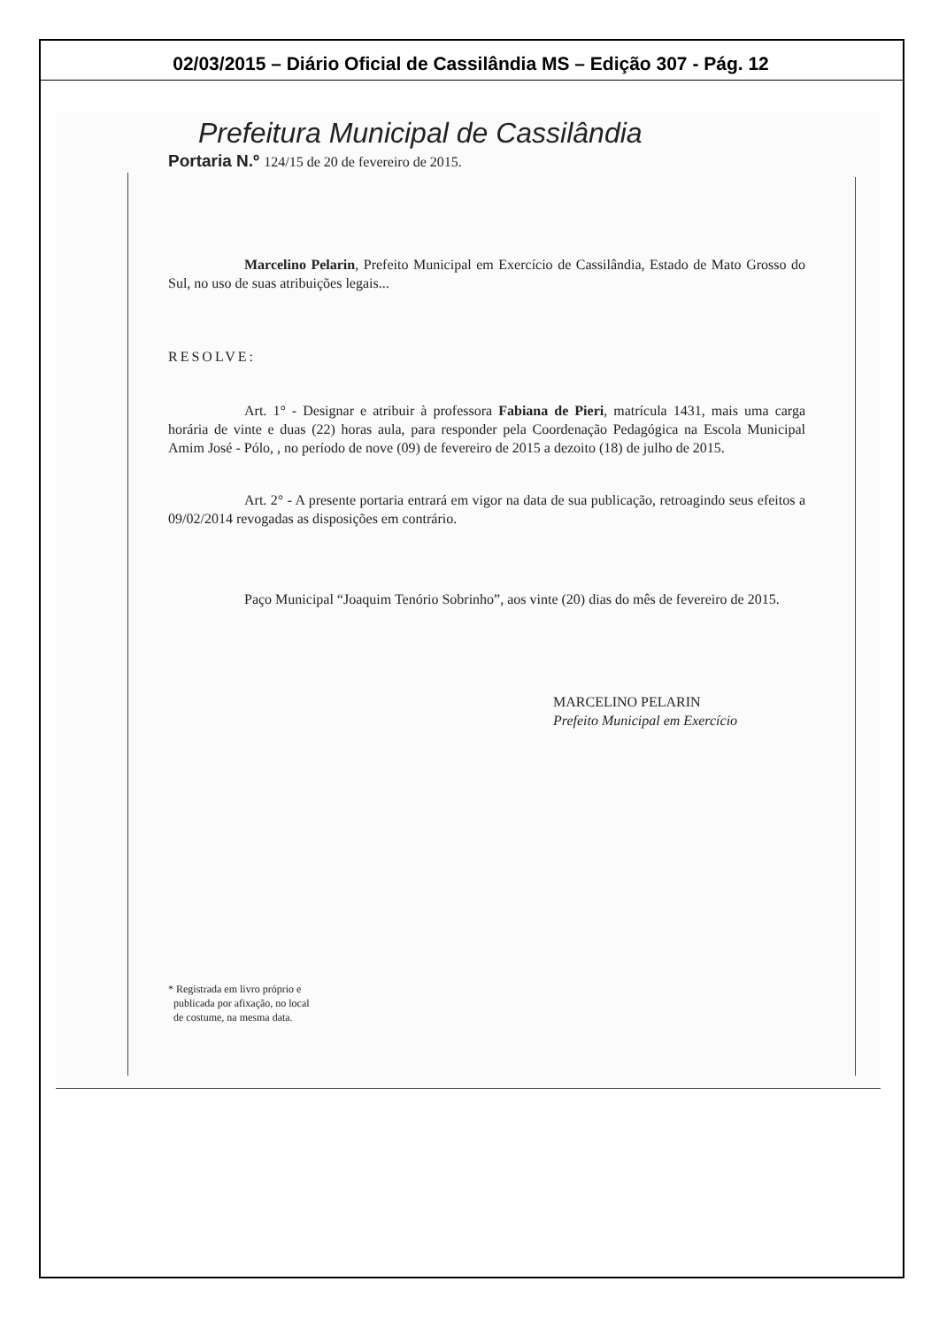02/03/2015 – Diário Oficial de Cassilândia MS – Edição 307 - Pág. 12
Prefeitura Municipal de Cassilândia
Portaria N.º 124/15 de 20 de fevereiro de 2015.
Marcelino Pelarin, Prefeito Municipal em Exercício de Cassilândia, Estado de Mato Grosso do Sul, no uso de suas atribuições legais...
RESOLVE:
Art. 1° - Designar e atribuir à professora Fabiana de Pieri, matrícula 1431, mais uma carga horária de vinte e duas (22) horas aula, para responder pela Coordenação Pedagógica na Escola Municipal Amim José - Pólo, , no período de nove (09) de fevereiro de 2015 a dezoito (18) de julho de 2015.
Art. 2° - A presente portaria entrará em vigor na data de sua publicação, retroagindo seus efeitos a 09/02/2014 revogadas as disposições em contrário.
Paço Municipal “Joaquim Tenório Sobrinho”, aos vinte (20) dias do mês de fevereiro de 2015.
MARCELINO PELARIN
Prefeito Municipal em Exercício
* Registrada em livro próprio e
publicada por afixação, no local
de costume, na mesma data.